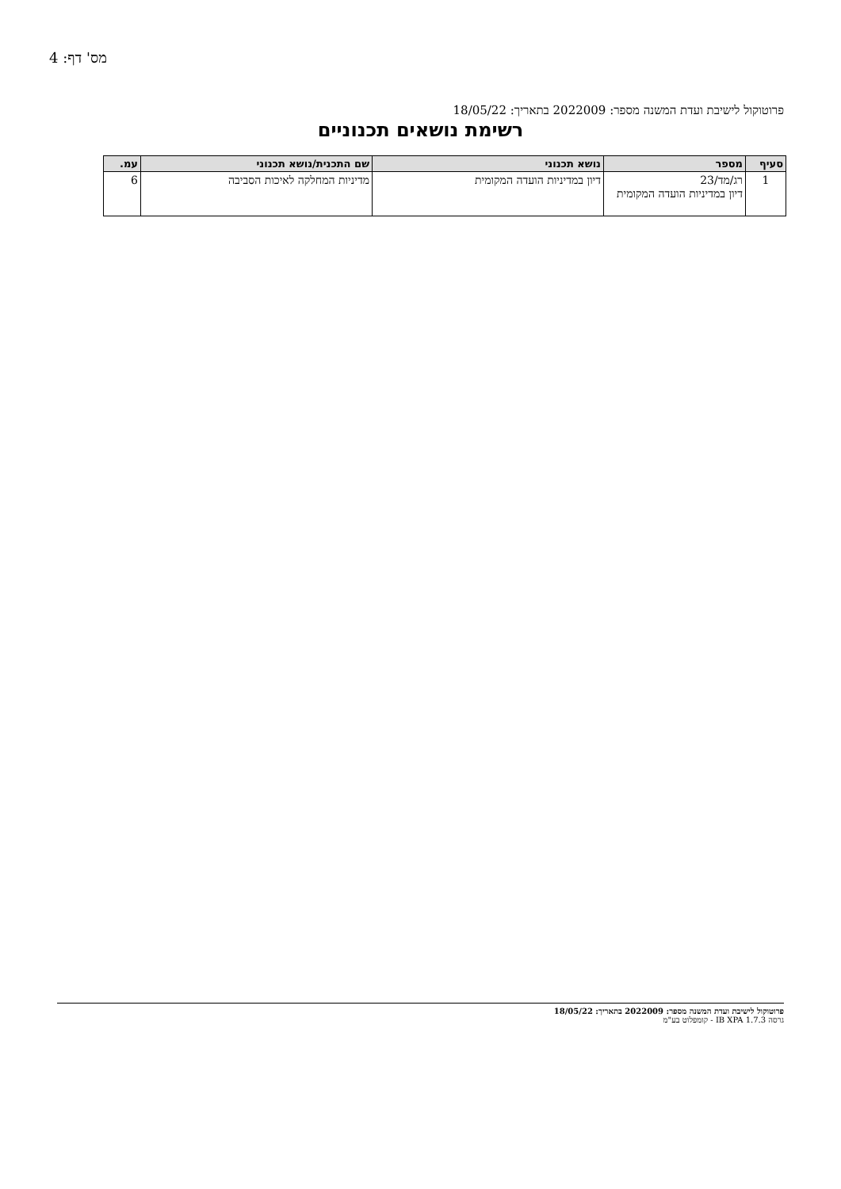מס' דף: 4
פרוטוקול לישיבת ועדת המשנה מספר: 2022009 בתאריך: 18/05/22
רשימת נושאים תכנוניים
| סעיף | מספר | נושא תכנוני | שם התכנית/נושא תכנוני | עמ. |
| --- | --- | --- | --- | --- |
| 1 | רג/מד/23 דיון במדיניות הועדה המקומית | דיון במדיניות הועדה המקומית | מדיניות המחלקה לאיכות הסביבה | 6 |
פרוטוקול לישיבת ועדת המשנה מספר: 2022009 בתאריך: 18/05/22
גרסה IB XPA 1.7.3 - קומפלוט בע"מ